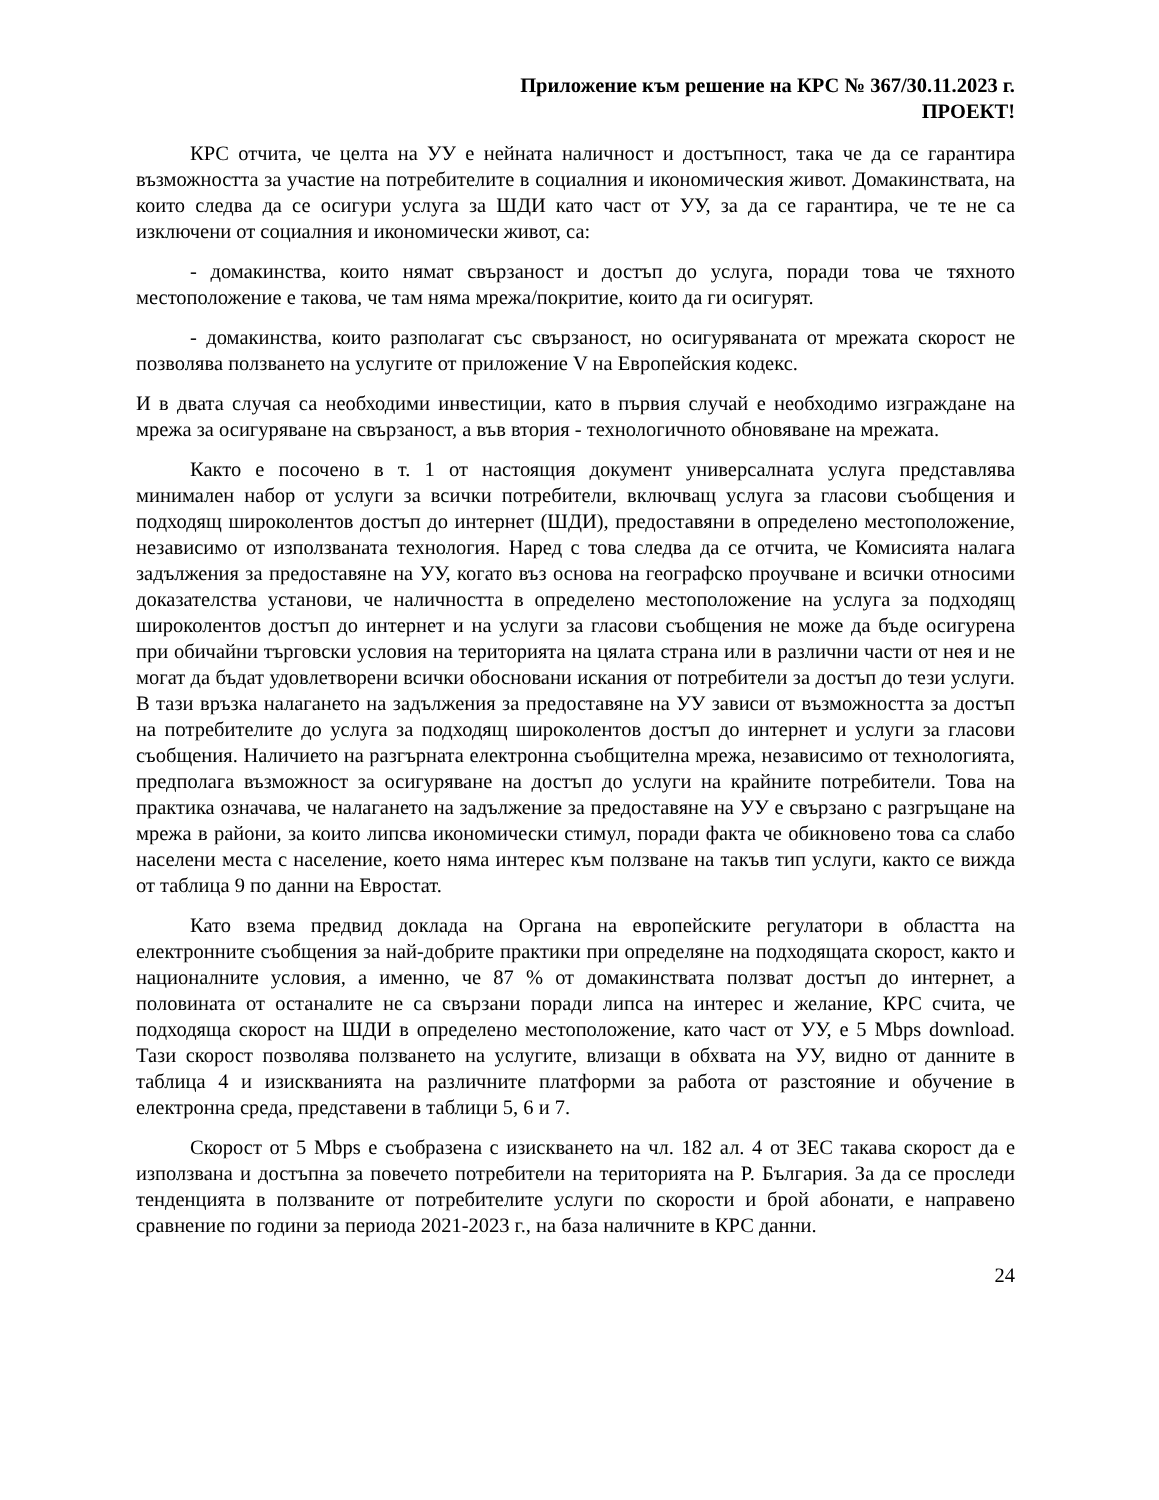Приложение към решение на КРС № 367/30.11.2023 г.
ПРОЕКТ!
КРС отчита, че целта на УУ е нейната наличност и достъпност, така че да се гарантира възможността за участие на потребителите в социалния и икономическия живот. Домакинствата, на които следва да се осигури услуга за ШДИ като част от УУ, за да се гарантира, че те не са изключени от социалния и икономически живот, са:
- домакинства, които нямат свързаност и достъп до услуга, поради това че тяхното местоположение е такова, че там няма мрежа/покритие, които да ги осигурят.
- домакинства, които разполагат със свързаност, но осигуряваната от мрежата скорост не позволява ползването на услугите от приложение V на Европейския кодекс.
И в двата случая са необходими инвестиции, като в първия случай е необходимо изграждане на мрежа за осигуряване на свързаност, а във втория - технологичното обновяване на мрежата.
Както е посочено в т. 1 от настоящия документ универсалната услуга представлява минимален набор от услуги за всички потребители, включващ услуга за гласови съобщения и подходящ широколентов достъп до интернет (ШДИ), предоставяни в определено местоположение, независимо от използваната технология. Наред с това следва да се отчита, че Комисията налага задължения за предоставяне на УУ, когато въз основа на географско проучване и всички относими доказателства установи, че наличността в определено местоположение на услуга за подходящ широколентов достъп до интернет и на услуги за гласови съобщения не може да бъде осигурена при обичайни търговски условия на територията на цялата страна или в различни части от нея и не могат да бъдат удовлетворени всички обосновани искания от потребители за достъп до тези услуги. В тази връзка налагането на задължения за предоставяне на УУ зависи от възможността за достъп на потребителите до услуга за подходящ широколентов достъп до интернет и услуги за гласови съобщения. Наличието на разгърната електронна съобщителна мрежа, независимо от технологията, предполага възможност за осигуряване на достъп до услуги на крайните потребители. Това на практика означава, че налагането на задължение за предоставяне на УУ е свързано с разгръщане на мрежа в райони, за които липсва икономически стимул, поради факта че обикновено това са слабо населени места с население, което няма интерес към ползване на такъв тип услуги, както се вижда от таблица 9 по данни на Евростат.
Като взема предвид доклада на Органа на европейските регулатори в областта на електронните съобщения за най-добрите практики при определяне на подходящата скорост, както и националните условия, а именно, че 87 % от домакинствата ползват достъп до интернет, а половината от останалите не са свързани поради липса на интерес и желание, КРС счита, че подходяща скорост на ШДИ в определено местоположение, като част от УУ, е 5 Mbps download. Тази скорост позволява ползването на услугите, влизащи в обхвата на УУ, видно от данните в таблица 4 и изискванията на различните платформи за работа от разстояние и обучение в електронна среда, представени в таблици 5, 6 и 7.
Скорост от 5 Mbps е съобразена с изискването на чл. 182 ал. 4 от ЗЕС такава скорост да е използвана и достъпна за повечето потребители на територията на Р. България. За да се проследи тенденцията в ползваните от потребителите услуги по скорости и брой абонати, е направено сравнение по години за периода 2021-2023 г., на база наличните в КРС данни.
24